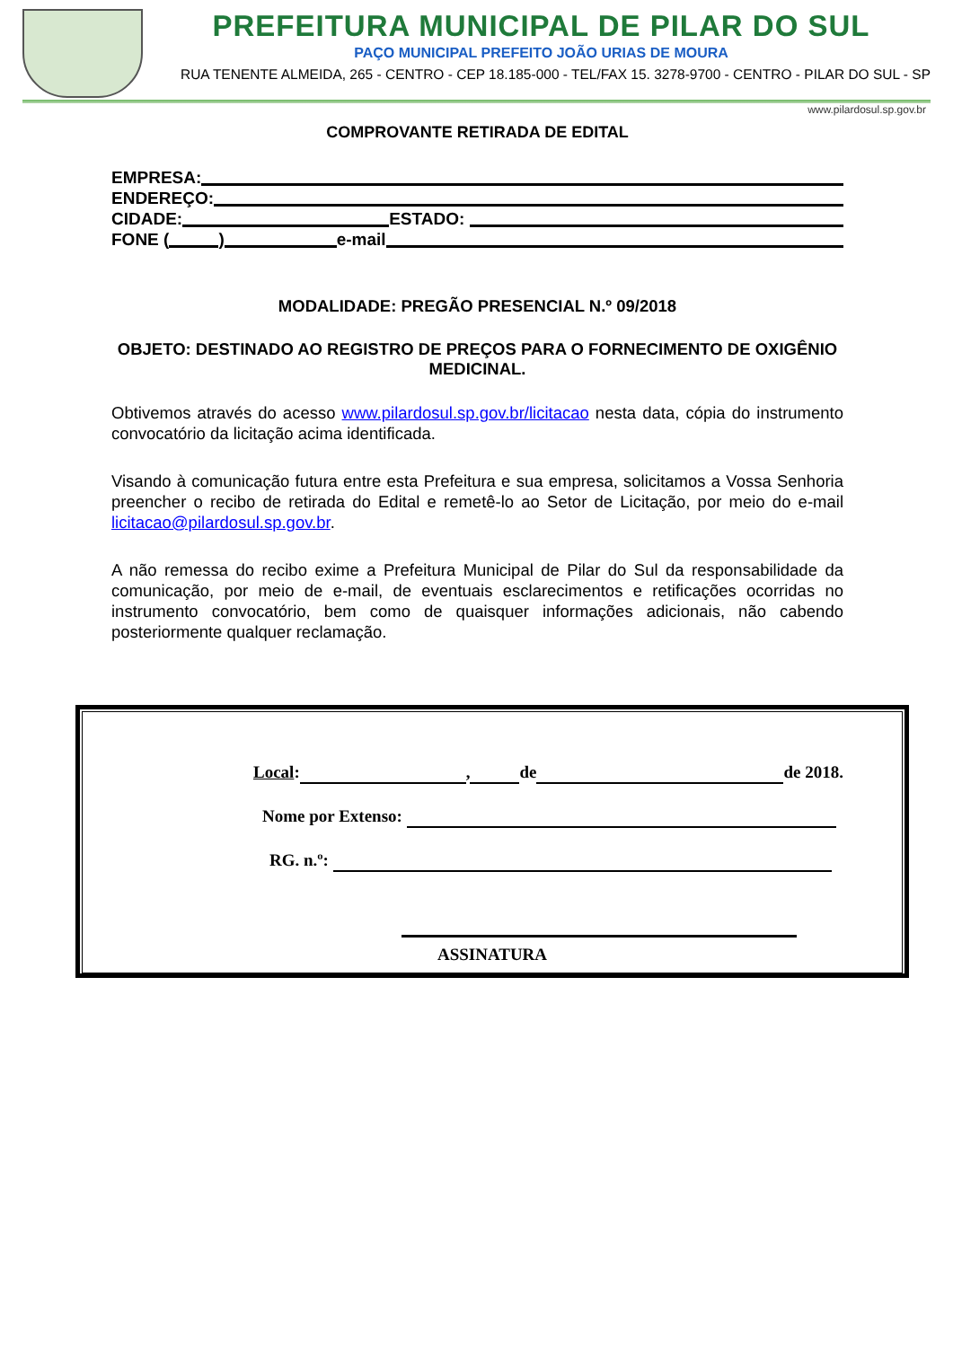PREFEITURA MUNICIPAL DE PILAR DO SUL
PAÇO MUNICIPAL PREFEITO JOÃO URIAS DE MOURA
RUA TENENTE ALMEIDA, 265 - CENTRO - CEP 18.185-000 - TEL/FAX 15. 3278-9700 - CENTRO - PILAR DO SUL - SP
www.pilardosul.sp.gov.br
COMPROVANTE RETIRADA DE EDITAL
EMPRESA:
ENDEREÇO:
CIDADE: ESTADO:
FONE ( ) e-mail
MODALIDADE: PREGÃO PRESENCIAL N.º 09/2018
OBJETO: DESTINADO AO REGISTRO DE PREÇOS PARA O FORNECIMENTO DE OXIGÊNIO MEDICINAL.
Obtivemos através do acesso www.pilardosul.sp.gov.br/licitacao nesta data, cópia do instrumento convocatório da licitação acima identificada.
Visando à comunicação futura entre esta Prefeitura e sua empresa, solicitamos a Vossa Senhoria preencher o recibo de retirada do Edital e remetê-lo ao Setor de Licitação, por meio do e-mail licitacao@pilardosul.sp.gov.br.
A não remessa do recibo exime a Prefeitura Municipal de Pilar do Sul da responsabilidade da comunicação, por meio de e-mail, de eventuais esclarecimentos e retificações ocorridas no instrumento convocatório, bem como de quaisquer informações adicionais, não cabendo posteriormente qualquer reclamação.
Local: , de de 2018.
Nome por Extenso:
RG. n.º:
ASSINATURA